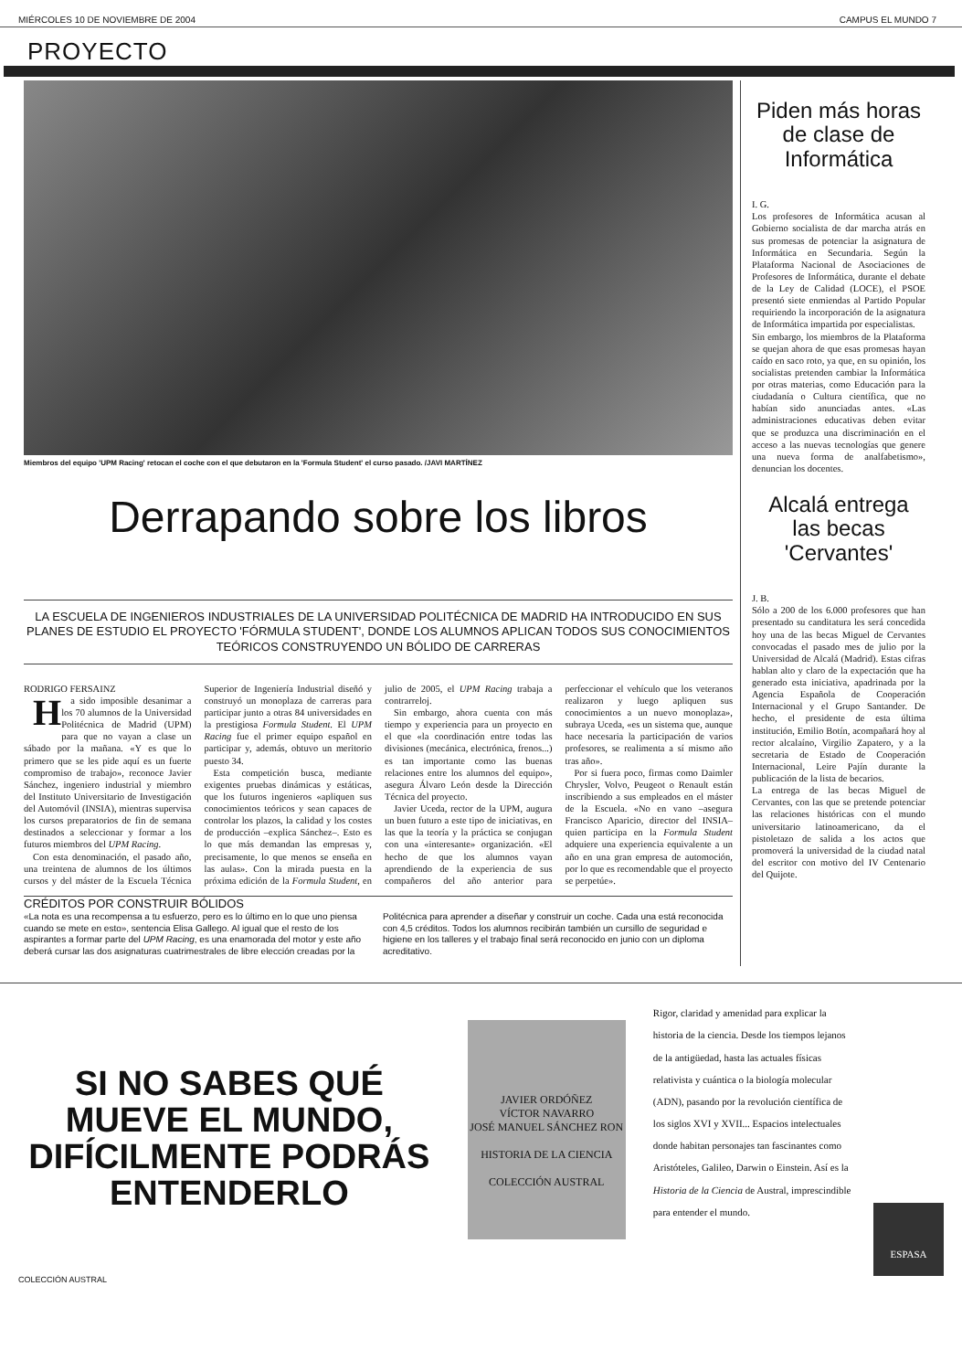MIÉRCOLES 10 DE NOVIEMBRE DE 2004 CAMPUS EL MUNDO 7
PROYECTO
Miembros del equipo 'UPM Racing' retocan el coche con el que debutaron en la 'Formula Student' el curso pasado. /JAVI MARTÍNEZ
Derrapando sobre los libros
LA ESCUELA DE INGENIEROS INDUSTRIALES DE LA UNIVERSIDAD POLITÉCNICA DE MADRID HA INTRODUCIDO EN SUS PLANES DE ESTUDIO EL PROYECTO 'FÓRMULA STUDENT', DONDE LOS ALUMNOS APLICAN TODOS SUS CONOCIMIENTOS TEÓRICOS CONSTRUYENDO UN BÓLIDO DE CARRERAS
RODRIGO FERSAINZ
Ha sido imposible desanimar a los 70 alumnos de la Universidad Politécnica de Madrid (UPM) para que no vayan a clase un sábado por la mañana. «Y es que lo primero que se les pide aquí es un fuerte compromiso de trabajo», reconoce Javier Sánchez, ingeniero industrial y miembro del Instituto Universitario de Investigación del Automóvil (INSIA), mientras supervisa los cursos preparatorios de fin de semana destinados a seleccionar y formar a los futuros miembros del UPM Racing.
Con esta denominación, el pasado año, una treintena de alumnos de los últimos cursos y del máster de la Escuela Técnica Superior de Ingeniería Industrial diseñó y construyó un monoplaza de carreras para participar junto a otras 84 universidades en la prestigiosa Formula Student. El UPM Racing fue el primer equipo español en participar y, además, obtuvo un meritorio puesto 34.
Esta competición busca, mediante exigentes pruebas dinámicas y estáticas, que los futuros ingenieros «apliquen sus conocimientos teóricos y sean capaces de controlar los plazos, la calidad y los costes de producción –explica Sánchez–. Esto es lo que más demandan las empresas y, precisamente, lo que menos se enseña en las aulas». Con la mirada puesta en la próxima edición de la Formula Student, en julio de 2005, el UPM Racing trabaja a contrarreloj.
Sin embargo, ahora cuenta con más tiempo y experiencia para un proyecto en el que «la coordinación entre todas las divisiones (mecánica, electrónica, frenos...) es tan importante como las buenas relaciones entre los alumnos del equipo», asegura Álvaro León desde la Dirección Técnica del proyecto.
Javier Uceda, rector de la UPM, augura un buen futuro a este tipo de iniciativas, en las que la teoría y la práctica se conjugan con una «interesante» organización. «El hecho de que los alumnos vayan aprendiendo de la experiencia de sus compañeros del año anterior para perfeccionar el vehículo que los veteranos realizaron y luego apliquen sus conocimientos a un nuevo monoplaza», subraya Uceda, «es un sistema que, aunque hace necesaria la participación de varios profesores, se realimenta a sí mismo año tras año».
Por si fuera poco, firmas como Daimler Chrysler, Volvo, Peugeot o Renault están inscribiendo a sus empleados en el máster de la Escuela. «No en vano –asegura Francisco Aparicio, director del INSIA– quien participa en la Formula Student adquiere una experiencia equivalente a un año en una gran empresa de automoción, por lo que es recomendable que el proyecto se perpetúe».
CRÉDITOS POR CONSTRUIR BÓLIDOS
«La nota es una recompensa a tu esfuerzo, pero es lo último en lo que uno piensa cuando se mete en esto», sentencia Elisa Gallego. Al igual que el resto de los aspirantes a formar parte del UPM Racing, es una enamorada del motor y este año deberá cursar las dos asignaturas cuatrimestrales de libre elección creadas por la Politécnica para aprender a diseñar y construir un coche. Cada una está reconocida con 4,5 créditos. Todos los alumnos recibirán también un cursillo de seguridad e higiene en los talleres y el trabajo final será reconocido en junio con un diploma acreditativo.
Piden más horas de clase de Informática
I. G.
Los profesores de Informática acusan al Gobierno socialista de dar marcha atrás en sus promesas de potenciar la asignatura de Informática en Secundaria. Según la Plataforma Nacional de Asociaciones de Profesores de Informática, durante el debate de la Ley de Calidad (LOCE), el PSOE presentó siete enmiendas al Partido Popular requiriendo la incorporación de la asignatura de Informática impartida por especialistas.
Sin embargo, los miembros de la Plataforma se quejan ahora de que esas promesas hayan caído en saco roto, ya que, en su opinión, los socialistas pretenden cambiar la Informática por otras materias, como Educación para la ciudadanía o Cultura científica, que no habían sido anunciadas antes. «Las administraciones educativas deben evitar que se produzca una discriminación en el acceso a las nuevas tecnologías que genere una nueva forma de analfabetismo», denuncian los docentes.
Alcalá entrega las becas 'Cervantes'
J. B.
Sólo a 200 de los 6.000 profesores que han presentado su canditatura les será concedida hoy una de las becas Miguel de Cervantes convocadas el pasado mes de julio por la Universidad de Alcalá (Madrid). Estas cifras hablan alto y claro de la expectación que ha generado esta iniciativa, apadrinada por la Agencia Española de Cooperación Internacional y el Grupo Santander. De hecho, el presidente de esta última institución, Emilio Botín, acompañará hoy al rector alcalaíno, Virgilio Zapatero, y a la secretaria de Estado de Cooperación Internacional, Leire Pajín durante la publicación de la lista de becarios.
La entrega de las becas Miguel de Cervantes, con las que se pretende potenciar las relaciones históricas con el mundo universitario latinoamericano, da el pistoletazo de salida a los actos que promoverá la universidad de la ciudad natal del escritor con motivo del IV Centenario del Quijote.
SI NO SABES QUÉ MUEVE EL MUNDO, DIFÍCILMENTE PODRÁS ENTENDERLO
COLECCIÓN AUSTRAL
JAVIER ORDÓÑEZ
VÍCTOR NAVARRO
JOSÉ MANUEL SÁNCHEZ RON
HISTORIA DE LA CIENCIA
COLECCIÓN AUSTRAL
Rigor, claridad y amenidad para explicar la historia de la ciencia. Desde los tiempos lejanos de la antigüedad, hasta las actuales físicas relativista y cuántica o la biología molecular (ADN), pasando por la revolución científica de los siglos XVI y XVII... Espacios intelectuales donde habitan personajes tan fascinantes como Aristóteles, Galileo, Darwin o Einstein. Así es la Historia de la Ciencia de Austral, imprescindible para entender el mundo.
ESPASA